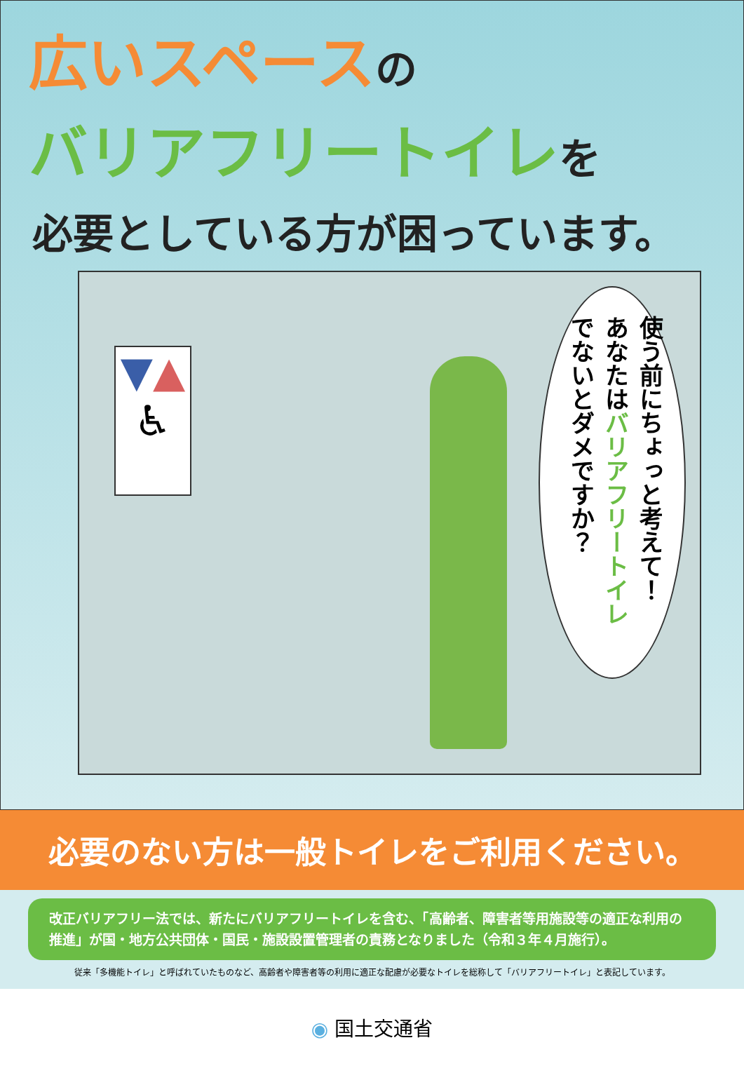広いスペース の
バリアフリートイレ を
必要としている方が困っています。
▼▲
♿
使う前にちょっと考えて！
あなたはバリアフリートイレ
でないとダメですか？
必要のない方は一般トイレをご利用ください。
改正バリアフリー法では、新たにバリアフリートイレを含む、「高齢者、障害者等用施設等の適正な利用の推進」が国・地方公共団体・国民・施設設置管理者の責務となりました（令和３年４月施行）。
従来「多機能トイレ」と呼ばれていたものなど、高齢者や障害者等の利用に適正な配慮が必要なトイレを総称して「バリアフリートイレ」と表記しています。
◉ 国土交通省